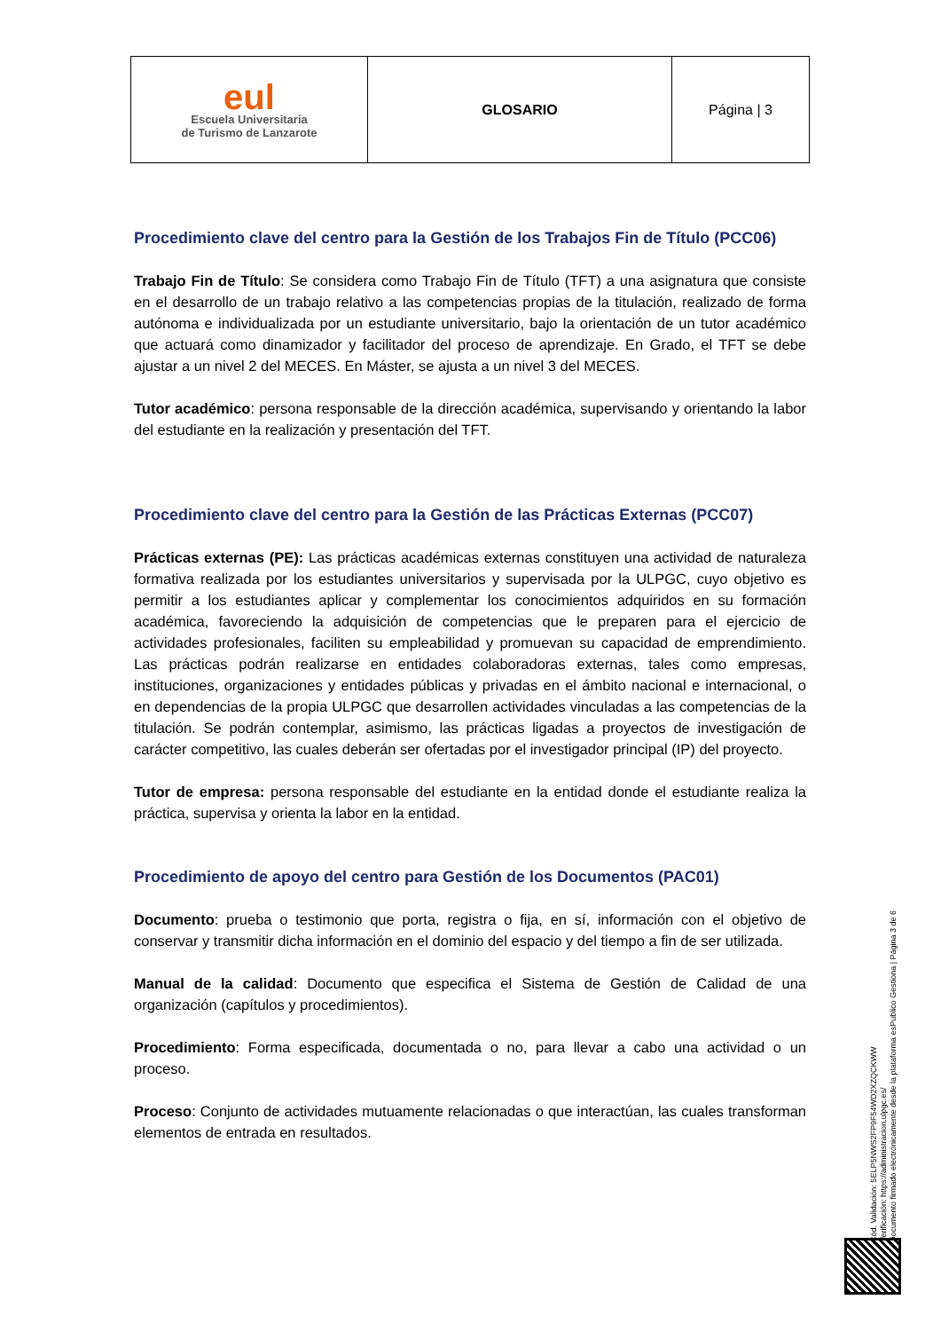| eul Escuela Universitaria de Turismo de Lanzarote | GLOSARIO | Página / 3 |
Procedimiento clave del centro para la Gestión de los Trabajos Fin de Título (PCC06)
Trabajo Fin de Título: Se considera como Trabajo Fin de Título (TFT) a una asignatura que consiste en el desarrollo de un trabajo relativo a las competencias propias de la titulación, realizado de forma autónoma e individualizada por un estudiante universitario, bajo la orientación de un tutor académico que actuará como dinamizador y facilitador del proceso de aprendizaje. En Grado, el TFT se debe ajustar a un nivel 2 del MECES. En Máster, se ajusta a un nivel 3 del MECES.
Tutor académico: persona responsable de la dirección académica, supervisando y orientando la labor del estudiante en la realización y presentación del TFT.
Procedimiento clave del centro para la Gestión de las Prácticas Externas (PCC07)
Prácticas externas (PE): Las prácticas académicas externas constituyen una actividad de naturaleza formativa realizada por los estudiantes universitarios y supervisada por la ULPGC, cuyo objetivo es permitir a los estudiantes aplicar y complementar los conocimientos adquiridos en su formación académica, favoreciendo la adquisición de competencias que le preparen para el ejercicio de actividades profesionales, faciliten su empleabilidad y promuevan su capacidad de emprendimiento. Las prácticas podrán realizarse en entidades colaboradoras externas, tales como empresas, instituciones, organizaciones y entidades públicas y privadas en el ámbito nacional e internacional, o en dependencias de la propia ULPGC que desarrollen actividades vinculadas a las competencias de la titulación. Se podrán contemplar, asimismo, las prácticas ligadas a proyectos de investigación de carácter competitivo, las cuales deberán ser ofertadas por el investigador principal (IP) del proyecto.
Tutor de empresa: persona responsable del estudiante en la entidad donde el estudiante realiza la práctica, supervisa y orienta la labor en la entidad.
Procedimiento de apoyo del centro para Gestión de los Documentos (PAC01)
Documento: prueba o testimonio que porta, registra o fija, en sí, información con el objetivo de conservar y transmitir dicha información en el dominio del espacio y del tiempo a fin de ser utilizada.
Manual de la calidad: Documento que especifica el Sistema de Gestión de Calidad de una organización (capítulos y procedimientos).
Procedimiento: Forma especificada, documentada o no, para llevar a cabo una actividad o un proceso.
Proceso: Conjunto de actividades mutuamente relacionadas o que interactúan, las cuales transforman elementos de entrada en resultados.
Cód. Validación: 5ELP5NWS2FP9F54WD2XZQCKWW
Verificación: https://administracion.ulpgc.es/
Documento firmado electrónicamente desde la plataforma esPublico Gestiona | Página 3 de 6